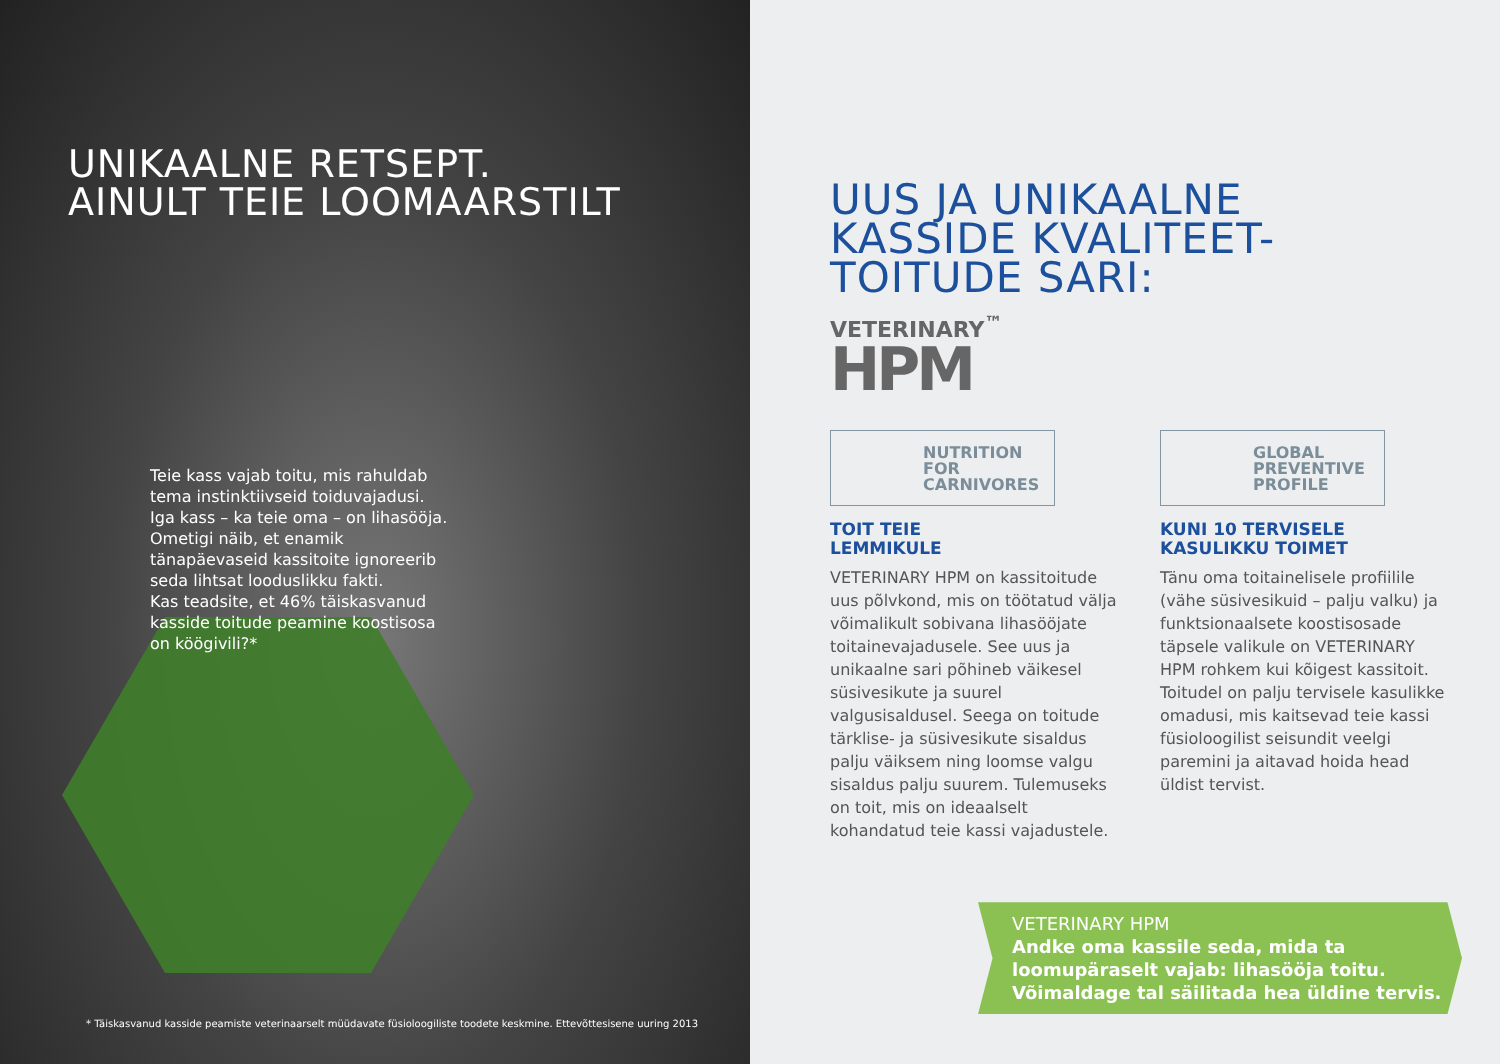UNIKAALNE RETSEPT.
AINULT TEIE LOOMAARSTILT
Teie kass vajab toitu, mis rahuldab tema instinktiivseid toiduvajadusi.
Iga kass – ka teie oma – on lihasööja.
Ometigi näib, et enamik tänapäevaseid kassitoite ignoreerib seda lihtsat looduslikku fakti.
Kas teadsite, et 46% täiskasvanud kasside toitude peamine koostisosa on köögivili?*
* Täiskasvanud kasside peamiste veterinaarselt müüdavate füsioloogiliste toodete keskmine. Ettevõttesisene uuring 2013
UUS JA UNIKAALNE
KASSIDE KVALITEET-
TOITUDE SARI:
VETERINARY<sup>™</sup>
HPM
NUTRITION
FOR
CARNIVORES
TOIT TEIE
LEMMIKULE
VETERINARY HPM on kassitoitude uus põlvkond, mis on töötatud välja võimalikult sobivana lihasööjate toitainevajadusele. See uus ja unikaalne sari põhineb väikesel süsivesikute ja suurel valgusisaldusel. Seega on toitude tärklise- ja süsivesikute sisaldus palju väiksem ning loomse valgu sisaldus palju suurem. Tulemuseks on toit, mis on ideaalselt kohandatud teie kassi vajadustele.
GLOBAL
PREVENTIVE
PROFILE
KUNI 10 TERVISELE
KASULIKKU TOIMET
Tänu oma toitainelisele profiilile (vähe süsivesikuid – palju valku) ja funktsionaalsete koostisosade täpsele valikule on VETERINARY HPM rohkem kui kõigest kassitoit. Toitudel on palju tervisele kasulikke omadusi, mis kaitsevad teie kassi füsioloogilist seisundit veelgi paremini ja aitavad hoida head üldist tervist.
VETERINARY HPM
Andke oma kassile seda, mida ta loomupäraselt vajab: lihasööja toitu. Võimaldage tal säilitada hea üldine tervis.